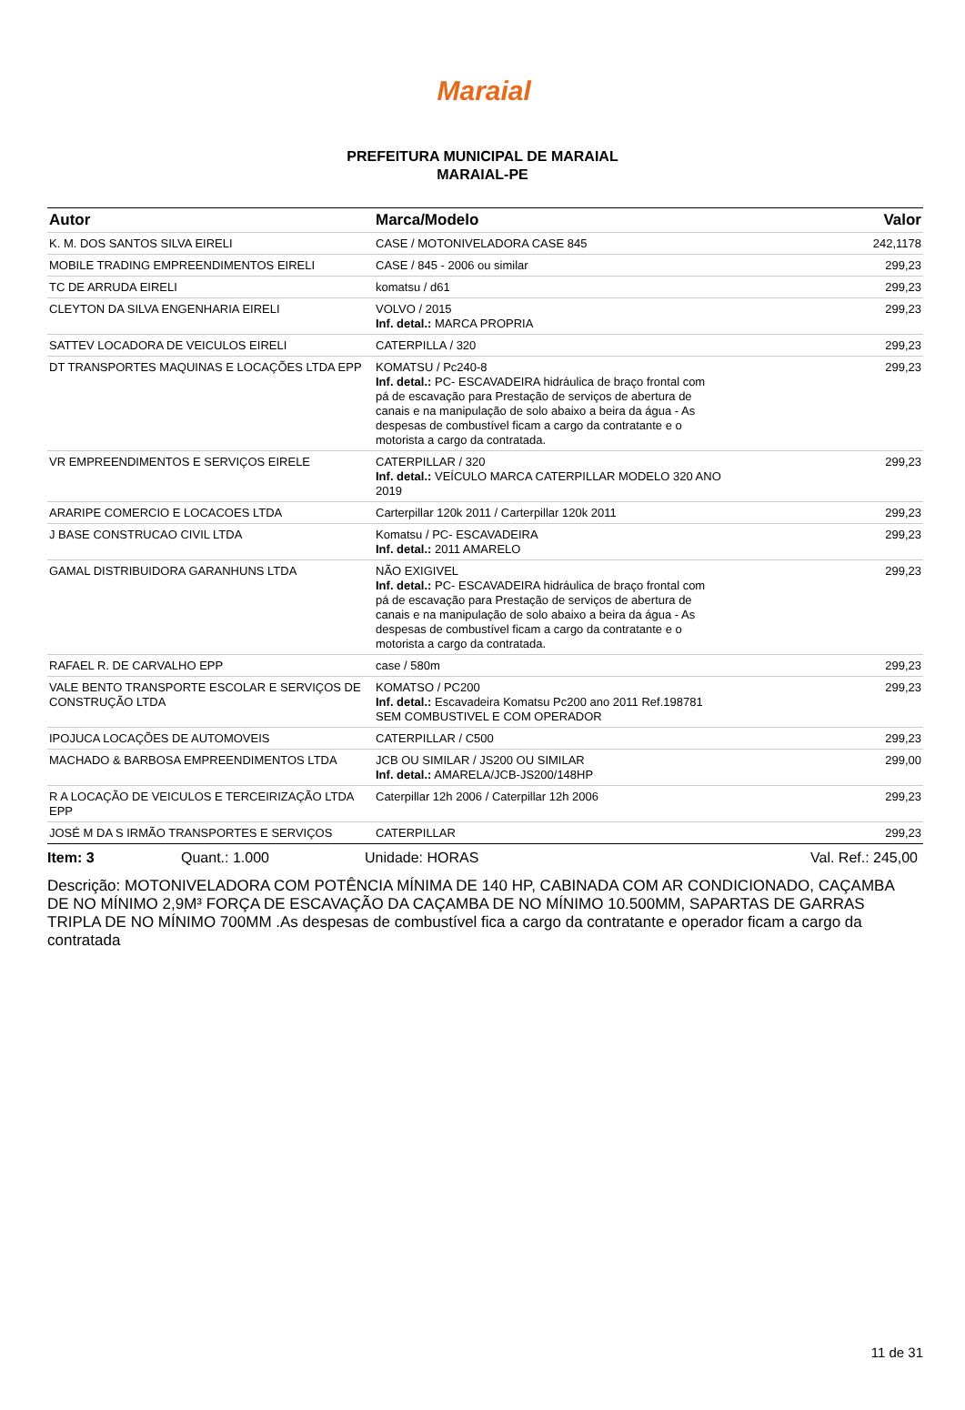Maraial
PREFEITURA MUNICIPAL DE MARAIAL
MARAIAL-PE
| Autor | Marca/Modelo | Valor |
| --- | --- | --- |
| K. M. DOS SANTOS SILVA EIRELI | CASE / MOTONIVELADORA CASE 845 | 242,1178 |
| MOBILE TRADING EMPREENDIMENTOS EIRELI | CASE / 845 - 2006 ou similar | 299,23 |
| TC DE ARRUDA EIRELI | komatsu / d61 | 299,23 |
| CLEYTON DA SILVA ENGENHARIA EIRELI | VOLVO / 2015 Inf. detal.: MARCA PROPRIA | 299,23 |
| SATTEV LOCADORA DE VEICULOS EIRELI | CATERPILLA / 320 | 299,23 |
| DT TRANSPORTES MAQUINAS E LOCAÇÕES LTDA EPP | KOMATSU / Pc240-8 Inf. detal.: PC- ESCAVADEIRA hidráulica de braço frontal com pá de escavação para Prestação de serviços de abertura de canais e na manipulação de solo abaixo a beira da água - As despesas de combustível ficam a cargo da contratante e o motorista a cargo da contratada. | 299,23 |
| VR EMPREENDIMENTOS E SERVIÇOS EIRELE | CATERPILLAR / 320 Inf. detal.: VEÍCULO MARCA CATERPILLAR MODELO 320 ANO 2019 | 299,23 |
| ARARIPE COMERCIO E LOCACOES LTDA | Carterpillar 120k 2011 / Carterpillar 120k 2011 | 299,23 |
| J BASE CONSTRUCAO CIVIL LTDA | Komatsu / PC- ESCAVADEIRA Inf. detal.: 2011 AMARELO | 299,23 |
| GAMAL DISTRIBUIDORA GARANHUNS LTDA | NÃO EXIGIVEL Inf. detal.: PC- ESCAVADEIRA hidráulica de braço frontal com pá de escavação para Prestação de serviços de abertura de canais e na manipulação de solo abaixo a beira da água - As despesas de combustível ficam a cargo da contratante e o motorista a cargo da contratada. | 299,23 |
| RAFAEL R. DE CARVALHO EPP | case / 580m | 299,23 |
| VALE BENTO TRANSPORTE ESCOLAR E SERVIÇOS DE CONSTRUÇÃO LTDA | KOMATSO / PC200 Inf. detal.: Escavadeira Komatsu Pc200 ano 2011 Ref.198781 SEM COMBUSTIVEL E COM OPERADOR | 299,23 |
| IPOJUCA LOCAÇÕES DE AUTOMOVEIS | CATERPILLAR / C500 | 299,23 |
| MACHADO & BARBOSA EMPREENDIMENTOS LTDA | JCB OU SIMILAR / JS200 OU SIMILAR Inf. detal.: AMARELA/JCB-JS200/148HP | 299,00 |
| R A LOCAÇÃO DE VEICULOS E TERCEIRIZAÇÃO LTDA EPP | Caterpillar 12h 2006 / Caterpillar 12h 2006 | 299,23 |
| JOSÉ M DA S IRMÃO TRANSPORTES E SERVIÇOS | CATERPILLAR | 299,23 |
Item: 3 Quant.: 1.000 Unidade: HORAS Val. Ref.: 245,00
Descrição: MOTONIVELADORA COM POTÊNCIA MÍNIMA DE 140 HP, CABINADA COM AR CONDICIONADO, CAÇAMBA DE NO MÍNIMO 2,9M³ FORÇA DE ESCAVAÇÃO DA CAÇAMBA DE NO MÍNIMO 10.500MM, SAPARTAS DE GARRAS TRIPLA DE NO MÍNIMO 700MM .As despesas de combustível fica a cargo da contratante e operador ficam a cargo da contratada
11 de 31